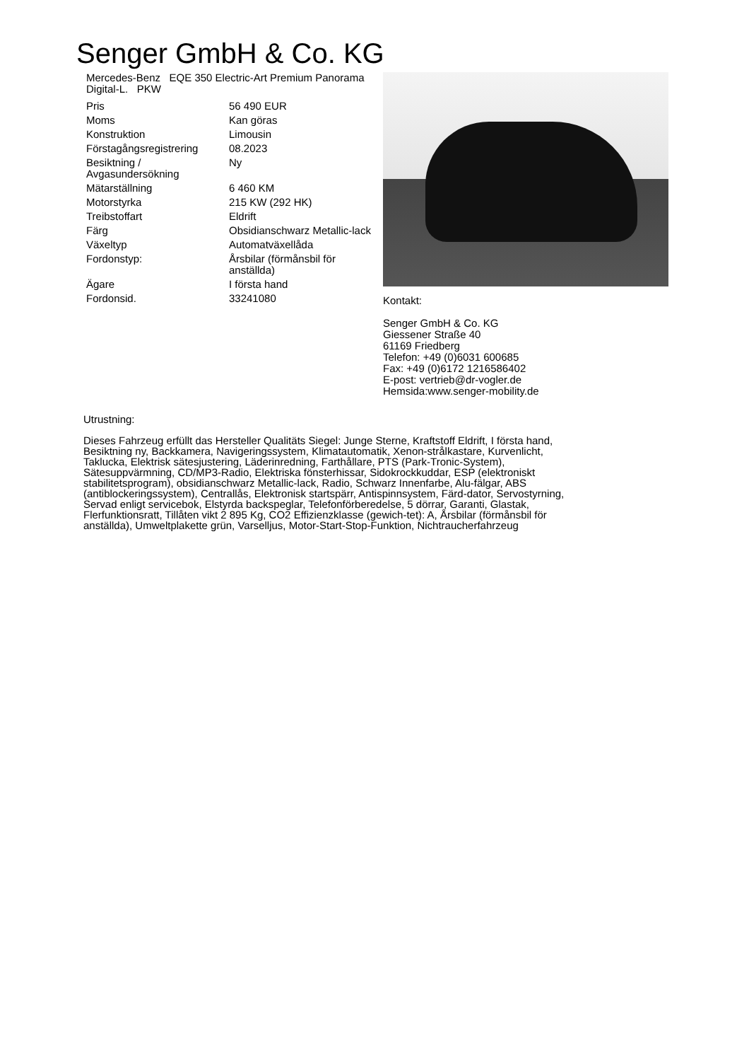Senger GmbH & Co. KG
Mercedes-Benz EQE 350 Electric-Art Premium Panorama Digital-L. PKW
| Pris | 56 490 EUR |
| Moms | Kan göras |
| Konstruktion | Limousin |
| Förstagångsregistrering | 08.2023 |
| Besiktning / Avgasundersökning | Ny |
| Mätarställning | 6 460 KM |
| Motorstyrka | 215 KW (292 HK) |
| Treibstoffart | Eldrift |
| Färg | Obsidianschwarz Metallic-lack |
| Växeltyp | Automatväxellåda |
| Fordonstyp: | Årsbilar (förmånsbil för anställda) |
| Ägare | I första hand |
| Fordonsid. | 33241080 |
Kontakt:
Senger GmbH & Co. KG
Giessener Straße 40
61169 Friedberg
Telefon: +49 (0)6031 600685
Fax: +49 (0)6172 1216586402
E-post: vertrieb@dr-vogler.de
Hemsida:www.senger-mobility.de
Utrustning:
Dieses Fahrzeug erfüllt das Hersteller Qualitäts Siegel: Junge Sterne, Kraftstoff Eldrift, I första hand, Besiktning ny, Backkamera, Navigeringssystem, Klimatautomatik, Xenon-strålkastare, Kurvenlicht, Taklucka, Elektrisk sätesjustering, Läderinredning, Farthållare, PTS (Park-Tronic-System), Sätesuppvärmning, CD/MP3-Radio, Elektriska fönsterhissar, Sidokrockkuddar, ESP (elektroniskt stabilitetsprogram), obsidianschwarz Metallic-lack, Radio, Schwarz Innenfarbe, Alu-fälgar, ABS (antiblockeringssystem), Centrallås, Elektronisk startspärr, Antispinnsystem, Färd-dator, Servostyrning, Servad enligt servicebok, Elstyrda backspeglar, Telefonförberedelse, 5 dörrar, Garanti, Glastak, Flerfunktionsratt, Tillåten vikt 2 895 Kg, CO2 Effizienzklasse (gewich-tet): A, Årsbilar (förmånsbil för anställda), Umweltplakette grün, Varselljus, Motor-Start-Stop-Funktion, Nichtraucherfahrzeug